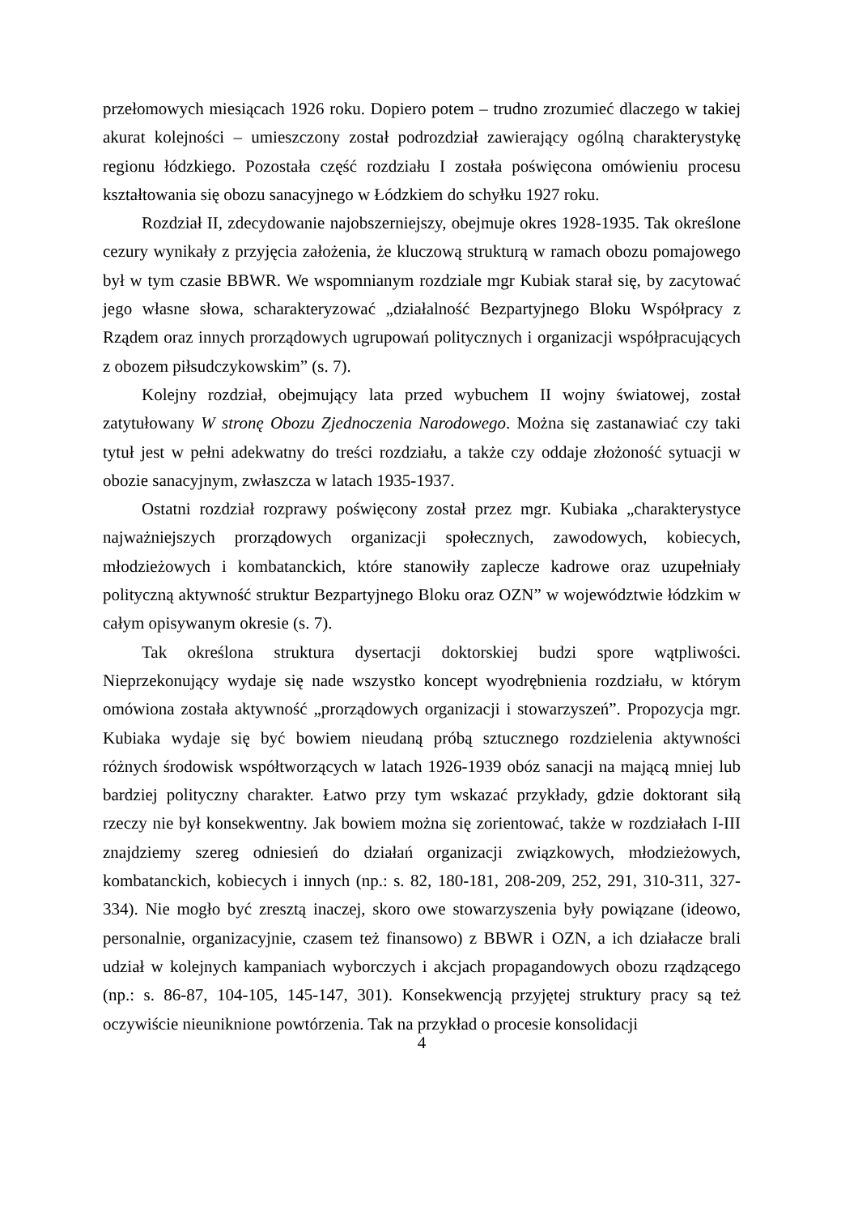przełomowych miesiącach 1926 roku. Dopiero potem – trudno zrozumieć dlaczego w takiej akurat kolejności – umieszczony został podrozdział zawierający ogólną charakterystykę regionu łódzkiego. Pozostała część rozdziału I została poświęcona omówieniu procesu kształtowania się obozu sanacyjnego w Łódzkiem do schyłku 1927 roku.
Rozdział II, zdecydowanie najobszerniejszy, obejmuje okres 1928-1935. Tak określone cezury wynikały z przyjęcia założenia, że kluczową strukturą w ramach obozu pomajowego był w tym czasie BBWR. We wspomnianym rozdziale mgr Kubiak starał się, by zacytować jego własne słowa, scharakteryzować „działalność Bezpartyjnego Bloku Współpracy z Rządem oraz innych prorządowych ugrupowań politycznych i organizacji współpracujących z obozem piłsudczykowskim” (s. 7).
Kolejny rozdział, obejmujący lata przed wybuchem II wojny światowej, został zatytułowany W stronę Obozu Zjednoczenia Narodowego. Można się zastanawiać czy taki tytuł jest w pełni adekwatny do treści rozdziału, a także czy oddaje złożoność sytuacji w obozie sanacyjnym, zwłaszcza w latach 1935-1937.
Ostatni rozdział rozprawy poświęcony został przez mgr. Kubiaka „charakterystyce najważniejszych prorządowych organizacji społecznych, zawodowych, kobiecych, młodzieżowych i kombatanckich, które stanowiły zaplecze kadrowe oraz uzupełniały polityczną aktywność struktur Bezpartyjnego Bloku oraz OZN” w województwie łódzkim w całym opisywanym okresie (s. 7).
Tak określona struktura dysertacji doktorskiej budzi spore wątpliwości. Nieprzekonujący wydaje się nade wszystko koncept wyodrębnienia rozdziału, w którym omówiona została aktywność „prorządowych organizacji i stowarzyszeń”. Propozycja mgr. Kubiaka wydaje się być bowiem nieudaną próbą sztucznego rozdzielenia aktywności różnych środowisk współtworzących w latach 1926-1939 obóz sanacji na mającą mniej lub bardziej polityczny charakter. Łatwo przy tym wskazać przykłady, gdzie doktorant siłą rzeczy nie był konsekwentny. Jak bowiem można się zorientować, także w rozdziałach I-III znajdziemy szereg odniesień do działań organizacji związkowych, młodzieżowych, kombatanckich, kobiecych i innych (np.: s. 82, 180-181, 208-209, 252, 291, 310-311, 327-334). Nie mogło być zresztą inaczej, skoro owe stowarzyszenia były powiązane (ideowo, personalnie, organizacyjnie, czasem też finansowo) z BBWR i OZN, a ich działacze brali udział w kolejnych kampaniach wyborczych i akcjach propagandowych obozu rządzącego (np.: s. 86-87, 104-105, 145-147, 301). Konsekwencją przyjętej struktury pracy są też oczywiście nieuniknione powtórzenia. Tak na przykład o procesie konsolidacji
4